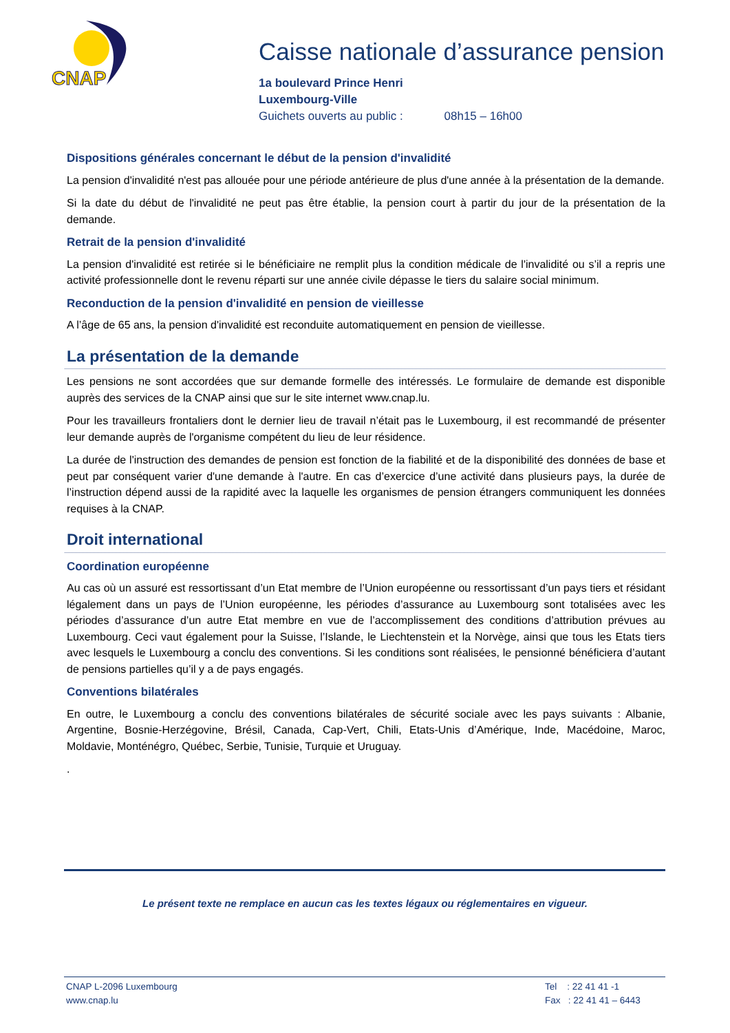CNAP
Caisse nationale d’assurance pension
1a boulevard Prince Henri
Luxembourg-Ville
Guichets ouverts au public : 08h15 – 16h00
Dispositions générales concernant le début de la pension d'invalidité
La pension d'invalidité n'est pas allouée pour une période antérieure de plus d'une année à la présentation de la demande.
Si la date du début de l'invalidité ne peut pas être établie, la pension court à partir du jour de la présentation de la demande.
Retrait de la pension d'invalidité
La pension d'invalidité est retirée si le bénéficiaire ne remplit plus la condition médicale de l'invalidité ou s’il a repris une activité professionnelle dont le revenu réparti sur une année civile dépasse le tiers du salaire social minimum.
Reconduction de la pension d'invalidité en pension de vieillesse
A l’âge de 65 ans, la pension d'invalidité est reconduite automatiquement en pension de vieillesse.
La présentation de la demande
Les pensions ne sont accordées que sur demande formelle des intéressés. Le formulaire de demande est disponible auprès des services de la CNAP ainsi que sur le site internet www.cnap.lu.
Pour les travailleurs frontaliers dont le dernier lieu de travail n’était pas le Luxembourg, il est recommandé de présenter leur demande auprès de l'organisme compétent du lieu de leur résidence.
La durée de l'instruction des demandes de pension est fonction de la fiabilité et de la disponibilité des données de base et peut par conséquent varier d'une demande à l'autre. En cas d’exercice d’une activité dans plusieurs pays, la durée de l’instruction dépend aussi de la rapidité avec la laquelle les organismes de pension étrangers communiquent les données requises à la CNAP.
Droit international
Coordination européenne
Au cas où un assuré est ressortissant d’un Etat membre de l’Union européenne ou ressortissant d’un pays tiers et résidant légalement dans un pays de l’Union européenne, les périodes d’assurance au Luxembourg sont totalisées avec les périodes d’assurance d’un autre Etat membre en vue de l’accomplissement des conditions d’attribution prévues au Luxembourg. Ceci vaut également pour la Suisse, l’Islande, le Liechtenstein et la Norvège, ainsi que tous les Etats tiers avec lesquels le Luxembourg a conclu des conventions. Si les conditions sont réalisées, le pensionné bénéficiera d’autant de pensions partielles qu’il y a de pays engagés.
Conventions bilatérales
En outre, le Luxembourg a conclu des conventions bilatérales de sécurité sociale avec les pays suivants : Albanie, Argentine, Bosnie-Herzégovine, Brésil, Canada, Cap-Vert, Chili, Etats-Unis d’Amérique, Inde, Macédoine, Maroc, Moldavie, Monténégro, Québec, Serbie, Tunisie, Turquie et Uruguay.
.
Le présent texte ne remplace en aucun cas les textes légaux ou réglementaires en vigueur.
CNAP L-2096 Luxembourg
www.cnap.lu
Tel : 22 41 41 -1
Fax : 22 41 41 – 6443